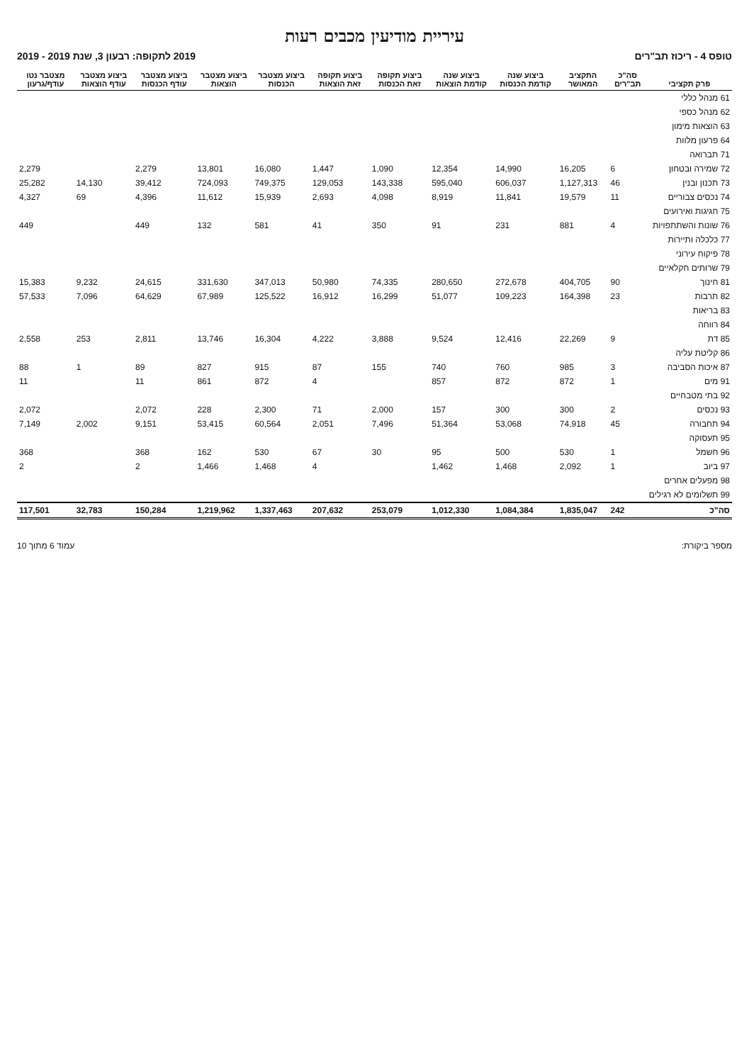עיריית מודיעין מכבים רעות
טופס 4 - ריכוז תב"רים 2019 לתקופה: רבעון 3, שנת 2019 - 2019
| פרק תקציבי | סה"כ תב"רים | התקציב המאושר | ביצוע שנה קודמת הכנסות | ביצוע שנה קודמת הוצאות | ביצוע תקופה זאת הכנסות | ביצוע תקופה זאת הוצאות | ביצוע מצטבר הכנסות | ביצוע מצטבר הוצאות | ביצוע מצטבר עודף הכנסות | ביצוע מצטבר עודף הוצאות | מצטבר נטו עודף/גרעון |
| --- | --- | --- | --- | --- | --- | --- | --- | --- | --- | --- | --- |
| 61 מנהל כללי | | | | | | | | | | | |
| 62 מנהל כספי | | | | | | | | | | | |
| 63 הוצאות מימון | | | | | | | | | | | |
| 64 פרעון מלוות | | | | | | | | | | | |
| 71 תברואה | | | | | | | | | | | |
| 72 שמירה ובטחון | 6 | 16,205 | 14,990 | 12,354 | 1,090 | 1,447 | 16,080 | 13,801 | 2,279 | | 2,279 |
| 73 תכנון ובנין | 46 | 1,127,313 | 606,037 | 595,040 | 143,338 | 129,053 | 749,375 | 724,093 | 39,412 | 14,130 | 25,282 |
| 74 נכסים צבוריים | 11 | 19,579 | 11,841 | 8,919 | 4,098 | 2,693 | 15,939 | 11,612 | 4,396 | 69 | 4,327 |
| 75 חגיגות ואירועים | | | | | | | | | | | |
| 76 שונות והשתתפויות | 4 | 881 | 231 | 91 | 350 | 41 | 581 | 132 | 449 | | 449 |
| 77 כלכלה ותיירות | | | | | | | | | | | |
| 78 פיקוח עירוני | | | | | | | | | | | |
| 79 שרותים חקלאיים | | | | | | | | | | | |
| 81 חינוך | 90 | 404,705 | 272,678 | 280,650 | 74,335 | 50,980 | 347,013 | 331,630 | 24,615 | 9,232 | 15,383 |
| 82 תרבות | 23 | 164,398 | 109,223 | 51,077 | 16,299 | 16,912 | 125,522 | 67,989 | 64,629 | 7,096 | 57,533 |
| 83 בריאות | | | | | | | | | | | |
| 84 רווחה | | | | | | | | | | | |
| 85 דת | 9 | 22,269 | 12,416 | 9,524 | 3,888 | 4,222 | 16,304 | 13,746 | 2,811 | 253 | 2,558 |
| 86 קליטת עליה | | | | | | | | | | | |
| 87 איכות הסביבה | 3 | 985 | 760 | 740 | 155 | 87 | 915 | 827 | 89 | 1 | 88 |
| 91 מים | 1 | 872 | 872 | 857 | | 4 | 872 | 861 | 11 | | 11 |
| 92 בתי מטבחיים | | | | | | | | | | | |
| 93 נכסים | 2 | 300 | 300 | 157 | 2,000 | 71 | 2,300 | 228 | 2,072 | | 2,072 |
| 94 תחבורה | 45 | 74,918 | 53,068 | 51,364 | 7,496 | 2,051 | 60,564 | 53,415 | 9,151 | 2,002 | 7,149 |
| 95 תעסוקה | | | | | | | | | | | |
| 96 חשמל | 1 | 530 | 500 | 95 | 30 | 67 | 530 | 162 | 368 | | 368 |
| 97 ביוב | 1 | 2,092 | 1,468 | 1,462 | | 4 | 1,468 | 1,466 | 2 | | 2 |
| 98 מפעלים אחרים | | | | | | | | | | | |
| 99 תשלומים לא רגילים | | | | | | | | | | | |
| סה"כ | 242 | 1,835,047 | 1,084,384 | 1,012,330 | 253,079 | 207,632 | 1,337,463 | 1,219,962 | 150,284 | 32,783 | 117,501 |
מספר ביקורת: עמוד 6 מתוך 10